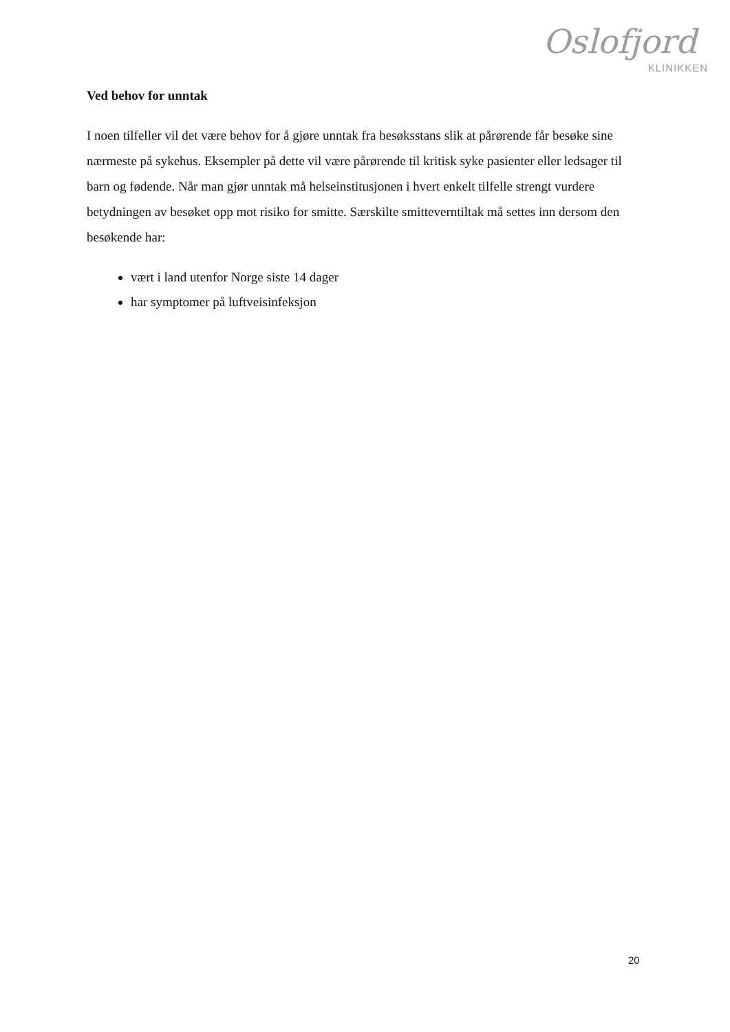Oslofjord
KLINIKKEN
Ved behov for unntak
I noen tilfeller vil det være behov for å gjøre unntak fra besøksstans slik at pårørende får besøke sine nærmeste på sykehus. Eksempler på dette vil være pårørende til kritisk syke pasienter eller ledsager til barn og fødende. Når man gjør unntak må helseinstitusjonen i hvert enkelt tilfelle strengt vurdere betydningen av besøket opp mot risiko for smitte. Særskilte smitteverntiltak må settes inn dersom den besøkende har:
vært i land utenfor Norge siste 14 dager
har symptomer på luftveisinfeksjon
20